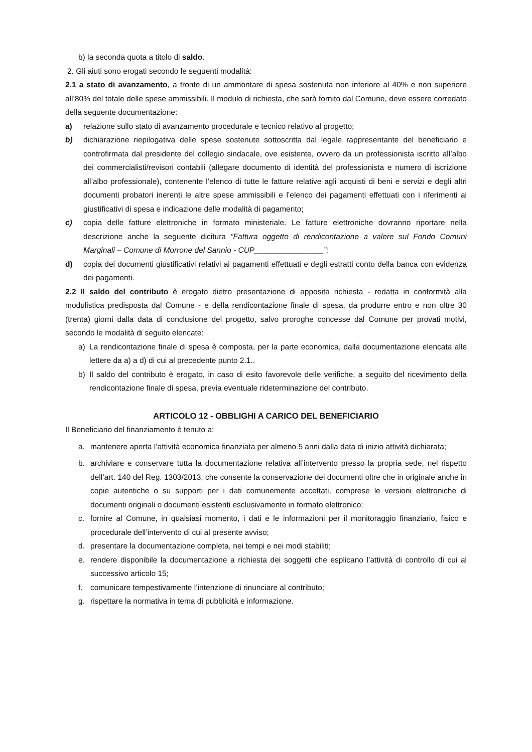b) la seconda quota a titolo di saldo.
2. Gli aiuti sono erogati secondo le seguenti modalità:
2.1 a stato di avanzamento, a fronte di un ammontare di spesa sostenuta non inferiore al 40% e non superiore all’80% del totale delle spese ammissibili. Il modulo di richiesta, che sarà fornito dal Comune, deve essere corredato della seguente documentazione:
a) relazione sullo stato di avanzamento procedurale e tecnico relativo al progetto;
b) dichiarazione riepilogativa delle spese sostenute sottoscritta dal legale rappresentante del beneficiario e controfirmata dal presidente del collegio sindacale, ove esistente, ovvero da un professionista iscritto all’albo dei commercialisti/revisori contabili (allegare documento di identità del professionista e numero di iscrizione all’albo professionale), contenente l’elenco di tutte le fatture relative agli acquisti di beni e servizi e degli altri documenti probatori inerenti le altre spese ammissibili e l’elenco dei pagamenti effettuati con i riferimenti ai giustificativi di spesa e indicazione delle modalità di pagamento;
c) copia delle fatture elettroniche in formato ministeriale. Le fatture elettroniche dovranno riportare nella descrizione anche la seguente dicitura “Fattura oggetto di rendicontazione a valere sul Fondo Comuni Marginali – Comune di Morrone del Sannio - CUP________________”;
d) copia dei documenti giustificativi relativi ai pagamenti effettuati e degli estratti conto della banca con evidenza dei pagamenti.
2.2 Il saldo del contributo è erogato dietro presentazione di apposita richiesta - redatta in conformità alla modulistica predisposta dal Comune - e della rendicontazione finale di spesa, da produrre entro e non oltre 30 (trenta) giorni dalla data di conclusione del progetto, salvo proroghe concesse dal Comune per provati motivi, secondo le modalità di seguito elencate:
a) La rendicontazione finale di spesa è composta, per la parte economica, dalla documentazione elencata alle lettere da a) a d) di cui al precedente punto 2.1..
b) Il saldo del contributo è erogato, in caso di esito favorevole delle verifiche, a seguito del ricevimento della rendicontazione finale di spesa, previa eventuale rideterminazione del contributo.
ARTICOLO 12 - OBBLIGHI A CARICO DEL BENEFICIARIO
Il Beneficiario del finanziamento è tenuto a:
a. mantenere aperta l’attività economica finanziata per almeno 5 anni dalla data di inizio attività dichiarata;
b. archiviare e conservare tutta la documentazione relativa all’intervento presso la propria sede, nel rispetto dell’art. 140 del Reg. 1303/2013, che consente la conservazione dei documenti oltre che in originale anche in copie autentiche o su supporti per i dati comunemente accettati, comprese le versioni elettroniche di documenti originali o documenti esistenti esclusivamente in formato elettronico;
c. fornire al Comune, in qualsiasi momento, i dati e le informazioni per il monitoraggio finanziario, fisico e procedurale dell’intervento di cui al presente avviso;
d. presentare la documentazione completa, nei tempi e nei modi stabiliti;
e. rendere disponibile la documentazione a richiesta dei soggetti che esplicano l’attività di controllo di cui al successivo articolo 15;
f. comunicare tempestivamente l’intenzione di rinunciare al contributo;
g. rispettare la normativa in tema di pubblicità e informazione.